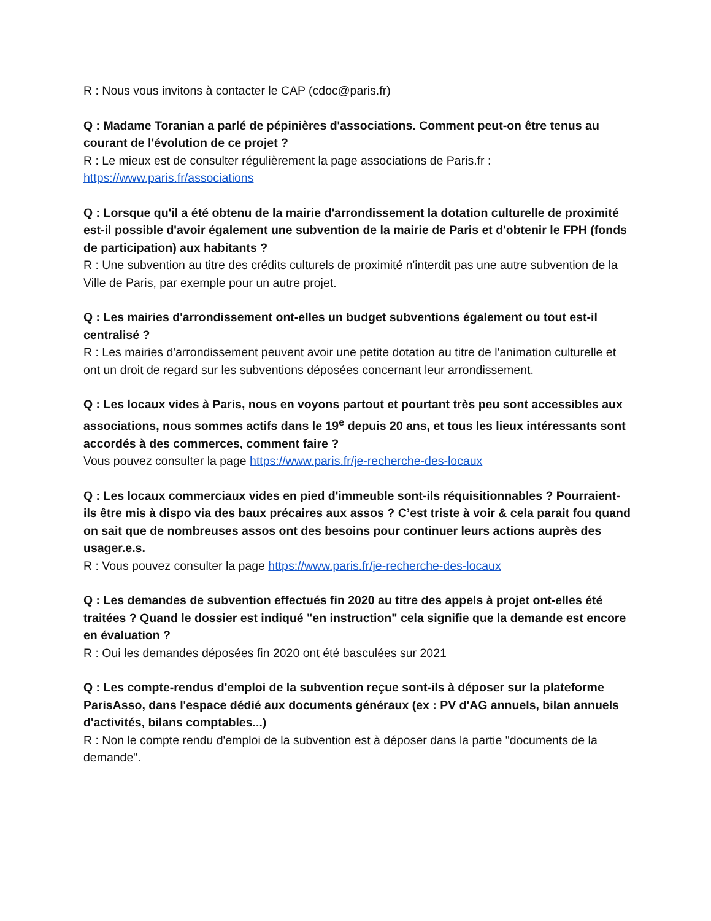R : Nous vous invitons à contacter le CAP (cdoc@paris.fr)
Q : Madame Toranian a parlé de pépinières d'associations. Comment peut-on être tenus au courant de l'évolution de ce projet ?
R : Le mieux est de consulter régulièrement la page associations de Paris.fr :
https://www.paris.fr/associations
Q : Lorsque qu'il a été obtenu de la mairie d'arrondissement la dotation culturelle de proximité est-il possible d'avoir également une subvention de la mairie de Paris et d'obtenir le FPH (fonds de participation) aux habitants ?
R : Une subvention au titre des crédits culturels de proximité n'interdit pas une autre subvention de la Ville de Paris, par exemple pour un autre projet.
Q : Les mairies d'arrondissement ont-elles un budget subventions également ou tout est-il centralisé ?
R : Les mairies d'arrondissement peuvent avoir une petite dotation au titre de l'animation culturelle et ont un droit de regard sur les subventions déposées concernant leur arrondissement.
Q : Les locaux vides à Paris, nous en voyons partout et pourtant très peu sont accessibles aux associations, nous sommes actifs dans le 19<sup>e</sup> depuis 20 ans, et tous les lieux intéressants sont accordés à des commerces, comment faire ?
Vous pouvez consulter la page https://www.paris.fr/je-recherche-des-locaux
Q : Les locaux commerciaux vides en pied d'immeuble sont-ils réquisitionnables ? Pourraient-ils être mis à dispo via des baux précaires aux assos ? C’est triste à voir & cela parait fou quand on sait que de nombreuses assos ont des besoins pour continuer leurs actions auprès des usager.e.s.
R : Vous pouvez consulter la page https://www.paris.fr/je-recherche-des-locaux
Q : Les demandes de subvention effectués fin 2020 au titre des appels à projet ont-elles été traitées ? Quand le dossier est indiqué "en instruction" cela signifie que la demande est encore en évaluation ?
R : Oui les demandes déposées fin 2020 ont été basculées sur 2021
Q : Les compte-rendus d'emploi de la subvention reçue sont-ils à déposer sur la plateforme ParisAsso, dans l'espace dédié aux documents généraux (ex : PV d'AG annuels, bilan annuels d'activités, bilans comptables...)
R : Non le compte rendu d'emploi de la subvention est à déposer dans la partie "documents de la demande".